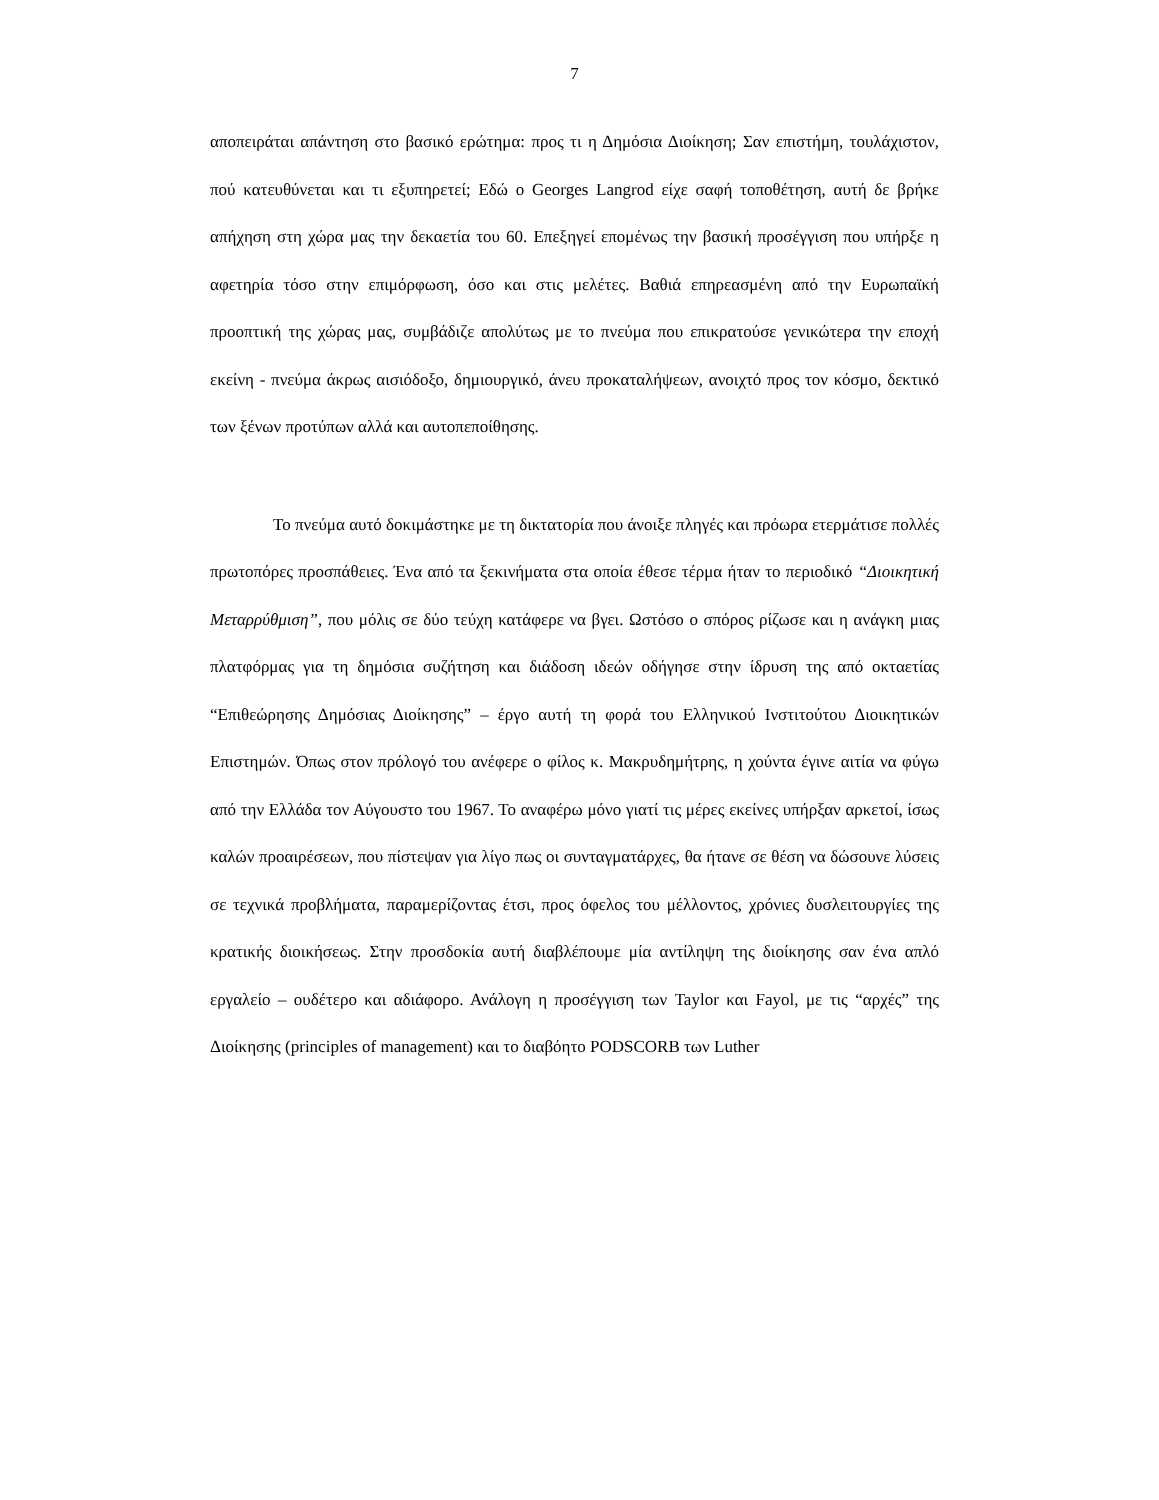7
αποπειράται απάντηση στο βασικό ερώτημα: προς τι η Δημόσια Διοίκηση; Σαν επιστήμη, τουλάχιστον, πού κατευθύνεται και τι εξυπηρετεί; Εδώ ο Georges Langrod είχε σαφή τοποθέτηση, αυτή δε βρήκε απήχηση στη χώρα μας την δεκαετία του 60. Επεξηγεί επομένως την βασική προσέγγιση που υπήρξε η αφετηρία τόσο στην επιμόρφωση, όσο και στις μελέτες. Βαθιά επηρεασμένη από την Ευρωπαϊκή προοπτική της χώρας μας, συμβάδιζε απολύτως με το πνεύμα που επικρατούσε γενικώτερα την εποχή εκείνη - πνεύμα άκρως αισιόδοξο, δημιουργικό, άνευ προκαταλήψεων, ανοιχτό προς τον κόσμο, δεκτικό των ξένων προτύπων αλλά και αυτοπεποίθησης.
Το πνεύμα αυτό δοκιμάστηκε με τη δικτατορία που άνοιξε πληγές και πρόωρα ετερμάτισε πολλές πρωτοπόρες προσπάθειες. Ένα από τα ξεκινήματα στα οποία έθεσε τέρμα ήταν το περιοδικό “Διοικητική Μεταρρύθμιση”, που μόλις σε δύο τεύχη κατάφερε να βγει. Ωστόσο ο σπόρος ρίζωσε και η ανάγκη μιας πλατφόρμας για τη δημόσια συζήτηση και διάδοση ιδεών οδήγησε στην ίδρυση της από οκταετίας “Επιθεώρησης Δημόσιας Διοίκησης” – έργο αυτή τη φορά του Ελληνικού Ινστιτούτου Διοικητικών Επιστημών. Όπως στον πρόλογό του ανέφερε ο φίλος κ. Μακρυδημήτρης, η χούντα έγινε αιτία να φύγω από την Ελλάδα τον Αύγουστο του 1967. Το αναφέρω μόνο γιατί τις μέρες εκείνες υπήρξαν αρκετοί, ίσως καλών προαιρέσεων, που πίστεψαν για λίγο πως οι συνταγματάρχες, θα ήτανε σε θέση να δώσουνε λύσεις σε τεχνικά προβλήματα, παραμερίζοντας έτσι, προς όφελος του μέλλοντος, χρόνιες δυσλειτουργίες της κρατικής διοικήσεως. Στην προσδοκία αυτή διαβλέπουμε μία αντίληψη της διοίκησης σαν ένα απλό εργαλείο – ουδέτερο και αδιάφορο. Ανάλογη η προσέγγιση των Taylor και Fayol, με τις “αρχές” της Διοίκησης (principles of management) και το διαβόητο PODSCORB των Luther